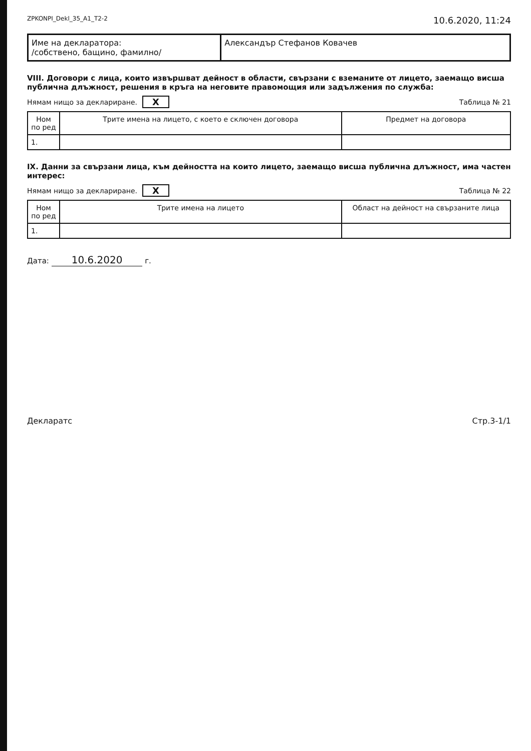ZPKONPI_Dekl_35_A1_T2-2 10.6.2020, 11:24
| Име на декларатора: /собствено, бащино, фамилно/ | Александър Стефанов Ковачев |
VIII. Договори с лица, които извършват дейност в области, свързани с вземаните от лицето, заемащо висша публична длъжност, решения в кръга на неговите правомощия или задължения по служба:
Нямам нищо за деклариране. X Таблица № 21
| Ном по ред | Трите имена на лицето, с което е сключен договора | Предмет на договора |
| --- | --- | --- |
| 1. | | |
IX. Данни за свързани лица, към дейността на които лицето, заемащо висша публична длъжност, има частен интерес:
Нямам нищо за деклариране. X Таблица № 22
| Ном по ред | Трите имена на лицето | Област на дейност на свързаните лица |
| --- | --- | --- |
| 1. | | |
Дата: 10.6.2020 г.
Декларатс Стр.3-1/1